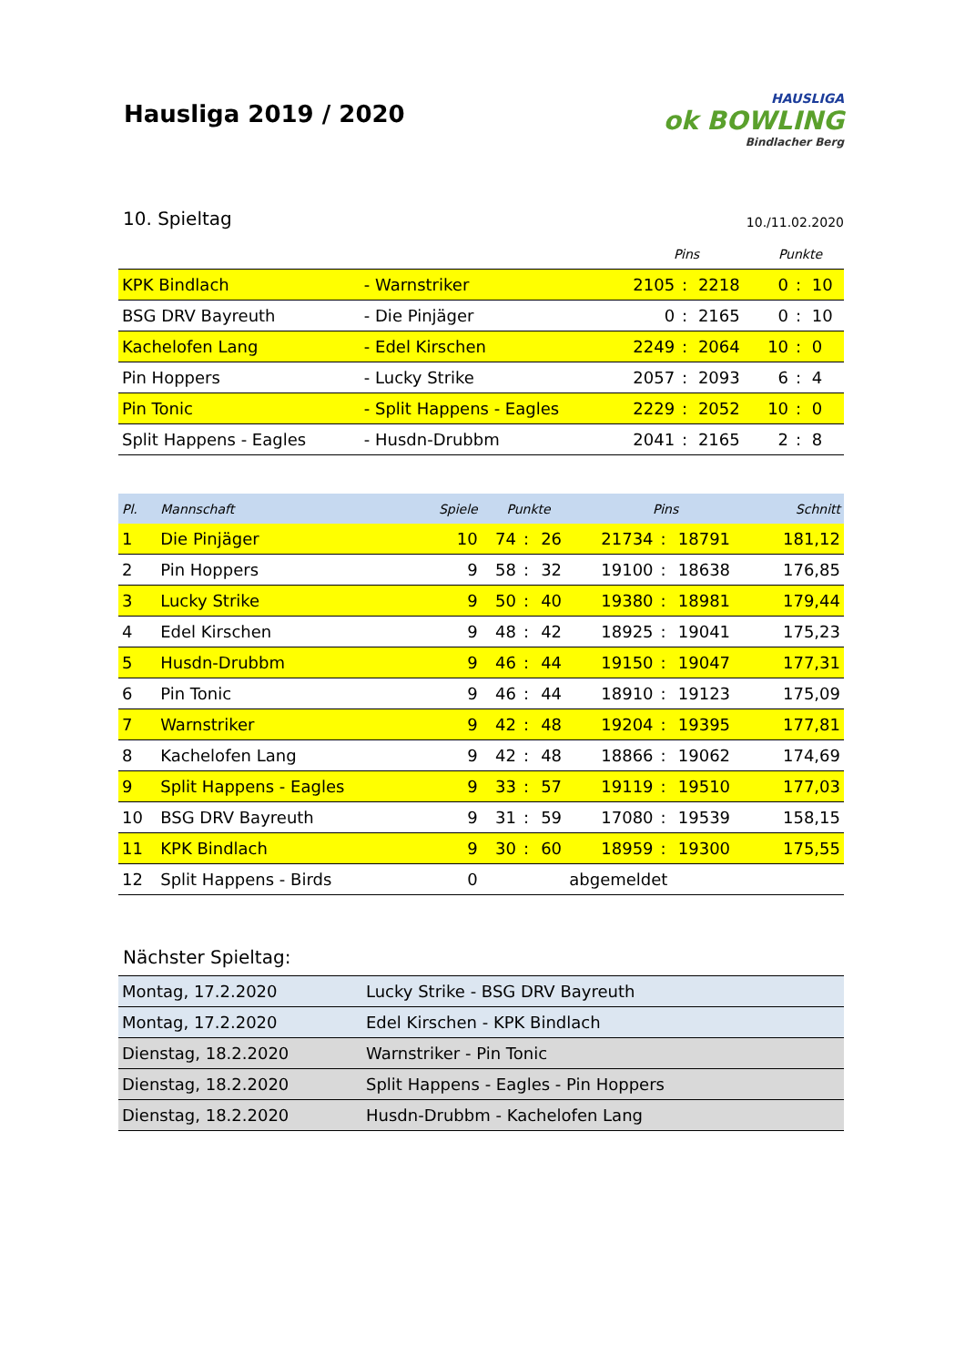Hausliga 2019 / 2020
HAUSLIGA
ok BOWLING
Bindlacher Berg
10. Spieltag
10./11.02.2020
| | | Pins | | | Punkte | | |
| --- | --- | --- | --- | --- | --- | --- | --- |
| KPK Bindlach | - Warnstriker | 2105 | : | 2218 | 0 | : | 10 |
| BSG DRV Bayreuth | - Die Pinjäger | 0 | : | 2165 | 0 | : | 10 |
| Kachelofen Lang | - Edel Kirschen | 2249 | : | 2064 | 10 | : | 0 |
| Pin Hoppers | - Lucky Strike | 2057 | : | 2093 | 6 | : | 4 |
| Pin Tonic | - Split Happens - Eagles | 2229 | : | 2052 | 10 | : | 0 |
| Split Happens - Eagles | - Husdn-Drubbm | 2041 | : | 2165 | 2 | : | 8 |
| Pl. | Mannschaft | Spiele | Punkte | | | Pins | | | Schnitt |
| --- | --- | --- | --- | --- | --- | --- | --- | --- | --- |
| 1 | Die Pinjäger | 10 | 74 | : | 26 | 21734 | : | 18791 | 181,12 |
| 2 | Pin Hoppers | 9 | 58 | : | 32 | 19100 | : | 18638 | 176,85 |
| 3 | Lucky Strike | 9 | 50 | : | 40 | 19380 | : | 18981 | 179,44 |
| 4 | Edel Kirschen | 9 | 48 | : | 42 | 18925 | : | 19041 | 175,23 |
| 5 | Husdn-Drubbm | 9 | 46 | : | 44 | 19150 | : | 19047 | 177,31 |
| 6 | Pin Tonic | 9 | 46 | : | 44 | 18910 | : | 19123 | 175,09 |
| 7 | Warnstriker | 9 | 42 | : | 48 | 19204 | : | 19395 | 177,81 |
| 8 | Kachelofen Lang | 9 | 42 | : | 48 | 18866 | : | 19062 | 174,69 |
| 9 | Split Happens - Eagles | 9 | 33 | : | 57 | 19119 | : | 19510 | 177,03 |
| 10 | BSG DRV Bayreuth | 9 | 31 | : | 59 | 17080 | : | 19539 | 158,15 |
| 11 | KPK Bindlach | 9 | 30 | : | 60 | 18959 | : | 19300 | 175,55 |
| 12 | Split Happens - Birds | 0 | abgemeldet | | | | | | |
Nächster Spieltag:
| Montag, 17.2.2020 | Lucky Strike - BSG DRV Bayreuth |
| Montag, 17.2.2020 | Edel Kirschen - KPK Bindlach |
| Dienstag, 18.2.2020 | Warnstriker - Pin Tonic |
| Dienstag, 18.2.2020 | Split Happens - Eagles - Pin Hoppers |
| Dienstag, 18.2.2020 | Husdn-Drubbm - Kachelofen Lang |